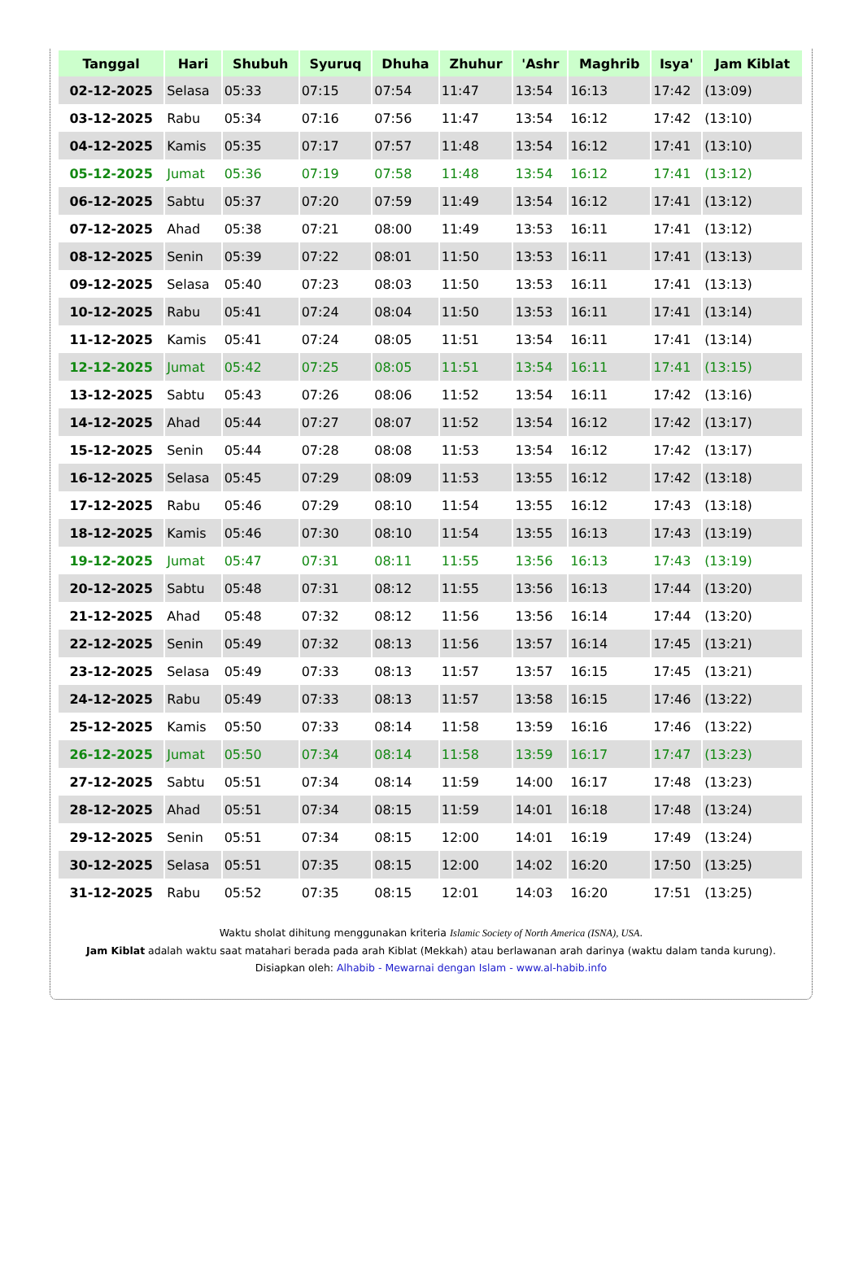| Tanggal | Hari | Shubuh | Syuruq | Dhuha | Zhuhur | 'Ashr | Maghrib | Isya' | Jam Kiblat |
| --- | --- | --- | --- | --- | --- | --- | --- | --- | --- |
| 02-12-2025 | Selasa | 05:33 | 07:15 | 07:54 | 11:47 | 13:54 | 16:13 | 17:42 | (13:09) |
| 03-12-2025 | Rabu | 05:34 | 07:16 | 07:56 | 11:47 | 13:54 | 16:12 | 17:42 | (13:10) |
| 04-12-2025 | Kamis | 05:35 | 07:17 | 07:57 | 11:48 | 13:54 | 16:12 | 17:41 | (13:10) |
| 05-12-2025 | Jumat | 05:36 | 07:19 | 07:58 | 11:48 | 13:54 | 16:12 | 17:41 | (13:12) |
| 06-12-2025 | Sabtu | 05:37 | 07:20 | 07:59 | 11:49 | 13:54 | 16:12 | 17:41 | (13:12) |
| 07-12-2025 | Ahad | 05:38 | 07:21 | 08:00 | 11:49 | 13:53 | 16:11 | 17:41 | (13:12) |
| 08-12-2025 | Senin | 05:39 | 07:22 | 08:01 | 11:50 | 13:53 | 16:11 | 17:41 | (13:13) |
| 09-12-2025 | Selasa | 05:40 | 07:23 | 08:03 | 11:50 | 13:53 | 16:11 | 17:41 | (13:13) |
| 10-12-2025 | Rabu | 05:41 | 07:24 | 08:04 | 11:50 | 13:53 | 16:11 | 17:41 | (13:14) |
| 11-12-2025 | Kamis | 05:41 | 07:24 | 08:05 | 11:51 | 13:54 | 16:11 | 17:41 | (13:14) |
| 12-12-2025 | Jumat | 05:42 | 07:25 | 08:05 | 11:51 | 13:54 | 16:11 | 17:41 | (13:15) |
| 13-12-2025 | Sabtu | 05:43 | 07:26 | 08:06 | 11:52 | 13:54 | 16:11 | 17:42 | (13:16) |
| 14-12-2025 | Ahad | 05:44 | 07:27 | 08:07 | 11:52 | 13:54 | 16:12 | 17:42 | (13:17) |
| 15-12-2025 | Senin | 05:44 | 07:28 | 08:08 | 11:53 | 13:54 | 16:12 | 17:42 | (13:17) |
| 16-12-2025 | Selasa | 05:45 | 07:29 | 08:09 | 11:53 | 13:55 | 16:12 | 17:42 | (13:18) |
| 17-12-2025 | Rabu | 05:46 | 07:29 | 08:10 | 11:54 | 13:55 | 16:12 | 17:43 | (13:18) |
| 18-12-2025 | Kamis | 05:46 | 07:30 | 08:10 | 11:54 | 13:55 | 16:13 | 17:43 | (13:19) |
| 19-12-2025 | Jumat | 05:47 | 07:31 | 08:11 | 11:55 | 13:56 | 16:13 | 17:43 | (13:19) |
| 20-12-2025 | Sabtu | 05:48 | 07:31 | 08:12 | 11:55 | 13:56 | 16:13 | 17:44 | (13:20) |
| 21-12-2025 | Ahad | 05:48 | 07:32 | 08:12 | 11:56 | 13:56 | 16:14 | 17:44 | (13:20) |
| 22-12-2025 | Senin | 05:49 | 07:32 | 08:13 | 11:56 | 13:57 | 16:14 | 17:45 | (13:21) |
| 23-12-2025 | Selasa | 05:49 | 07:33 | 08:13 | 11:57 | 13:57 | 16:15 | 17:45 | (13:21) |
| 24-12-2025 | Rabu | 05:49 | 07:33 | 08:13 | 11:57 | 13:58 | 16:15 | 17:46 | (13:22) |
| 25-12-2025 | Kamis | 05:50 | 07:33 | 08:14 | 11:58 | 13:59 | 16:16 | 17:46 | (13:22) |
| 26-12-2025 | Jumat | 05:50 | 07:34 | 08:14 | 11:58 | 13:59 | 16:17 | 17:47 | (13:23) |
| 27-12-2025 | Sabtu | 05:51 | 07:34 | 08:14 | 11:59 | 14:00 | 16:17 | 17:48 | (13:23) |
| 28-12-2025 | Ahad | 05:51 | 07:34 | 08:15 | 11:59 | 14:01 | 16:18 | 17:48 | (13:24) |
| 29-12-2025 | Senin | 05:51 | 07:34 | 08:15 | 12:00 | 14:01 | 16:19 | 17:49 | (13:24) |
| 30-12-2025 | Selasa | 05:51 | 07:35 | 08:15 | 12:00 | 14:02 | 16:20 | 17:50 | (13:25) |
| 31-12-2025 | Rabu | 05:52 | 07:35 | 08:15 | 12:01 | 14:03 | 16:20 | 17:51 | (13:25) |
Waktu sholat dihitung menggunakan kriteria Islamic Society of North America (ISNA), USA.
Jam Kiblat adalah waktu saat matahari berada pada arah Kiblat (Mekkah) atau berlawanan arah darinya (waktu dalam tanda kurung).
Disiapkan oleh: Alhabib - Mewarnai dengan Islam - www.al-habib.info